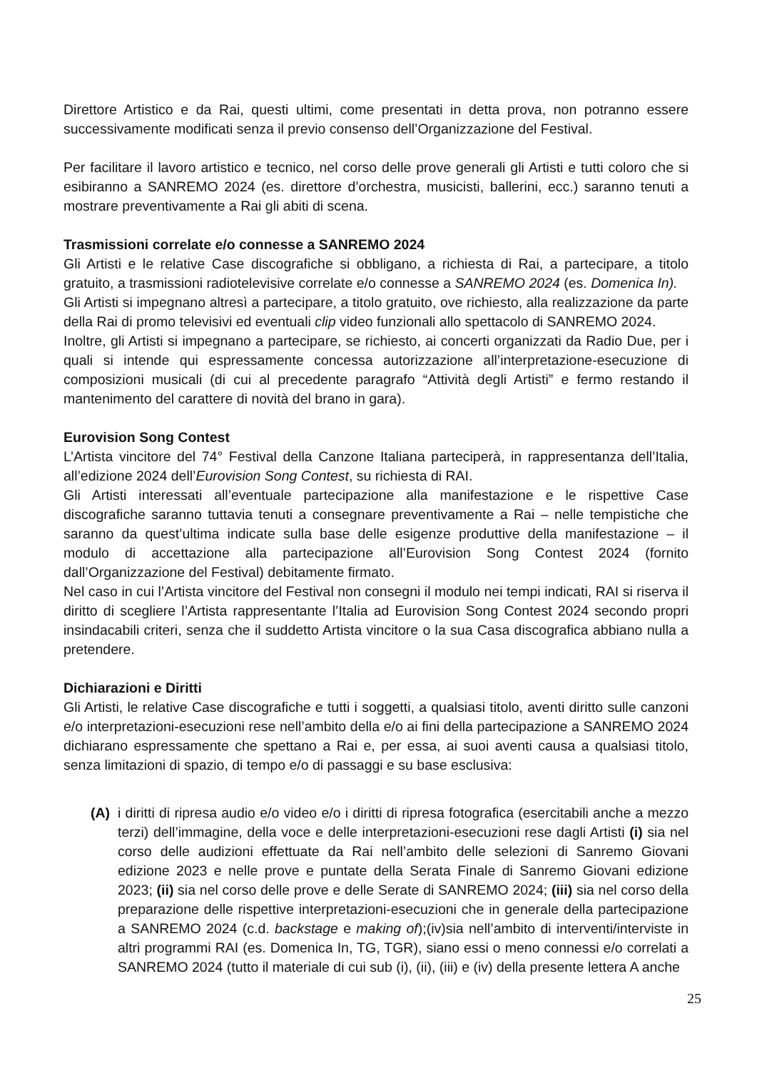Direttore Artistico e da Rai, questi ultimi, come presentati in detta prova, non potranno essere successivamente modificati senza il previo consenso dell’Organizzazione del Festival.
Per facilitare il lavoro artistico e tecnico, nel corso delle prove generali gli Artisti e tutti coloro che si esibiranno a SANREMO 2024 (es. direttore d’orchestra, musicisti, ballerini, ecc.) saranno tenuti a mostrare preventivamente a Rai gli abiti di scena.
Trasmissioni correlate e/o connesse a SANREMO 2024
Gli Artisti e le relative Case discografiche si obbligano, a richiesta di Rai, a partecipare, a titolo gratuito, a trasmissioni radiotelevisive correlate e/o connesse a SANREMO 2024 (es. Domenica In).
Gli Artisti si impegnano altresì a partecipare, a titolo gratuito, ove richiesto, alla realizzazione da parte della Rai di promo televisivi ed eventuali clip video funzionali allo spettacolo di SANREMO 2024.
Inoltre, gli Artisti si impegnano a partecipare, se richiesto, ai concerti organizzati da Radio Due, per i quali si intende qui espressamente concessa autorizzazione all’interpretazione-esecuzione di composizioni musicali (di cui al precedente paragrafo “Attività degli Artisti” e fermo restando il mantenimento del carattere di novità del brano in gara).
Eurovision Song Contest
L’Artista vincitore del 74° Festival della Canzone Italiana parteciperà, in rappresentanza dell’Italia, all’edizione 2024 dell’Eurovision Song Contest, su richiesta di RAI.
Gli Artisti interessati all’eventuale partecipazione alla manifestazione e le rispettive Case discografiche saranno tuttavia tenuti a consegnare preventivamente a Rai – nelle tempistiche che saranno da quest’ultima indicate sulla base delle esigenze produttive della manifestazione – il modulo di accettazione alla partecipazione all’Eurovision Song Contest 2024 (fornito dall’Organizzazione del Festival) debitamente firmato.
Nel caso in cui l’Artista vincitore del Festival non consegni il modulo nei tempi indicati, RAI si riserva il diritto di scegliere l’Artista rappresentante l’Italia ad Eurovision Song Contest 2024 secondo propri insindacabili criteri, senza che il suddetto Artista vincitore o la sua Casa discografica abbiano nulla a pretendere.
Dichiarazioni e Diritti
Gli Artisti, le relative Case discografiche e tutti i soggetti, a qualsiasi titolo, aventi diritto sulle canzoni e/o interpretazioni-esecuzioni rese nell’ambito della e/o ai fini della partecipazione a SANREMO 2024 dichiarano espressamente che spettano a Rai e, per essa, ai suoi aventi causa a qualsiasi titolo, senza limitazioni di spazio, di tempo e/o di passaggi e su base esclusiva:
(A) i diritti di ripresa audio e/o video e/o i diritti di ripresa fotografica (esercitabili anche a mezzo terzi) dell’immagine, della voce e delle interpretazioni-esecuzioni rese dagli Artisti (i) sia nel corso delle audizioni effettuate da Rai nell’ambito delle selezioni di Sanremo Giovani edizione 2023 e nelle prove e puntate della Serata Finale di Sanremo Giovani edizione 2023; (ii) sia nel corso delle prove e delle Serate di SANREMO 2024; (iii) sia nel corso della preparazione delle rispettive interpretazioni-esecuzioni che in generale della partecipazione a SANREMO 2024 (c.d. backstage e making of);(iv)sia nell’ambito di interventi/interviste in altri programmi RAI (es. Domenica In, TG, TGR), siano essi o meno connessi e/o correlati a SANREMO 2024 (tutto il materiale di cui sub (i), (ii), (iii) e (iv) della presente lettera A anche
25